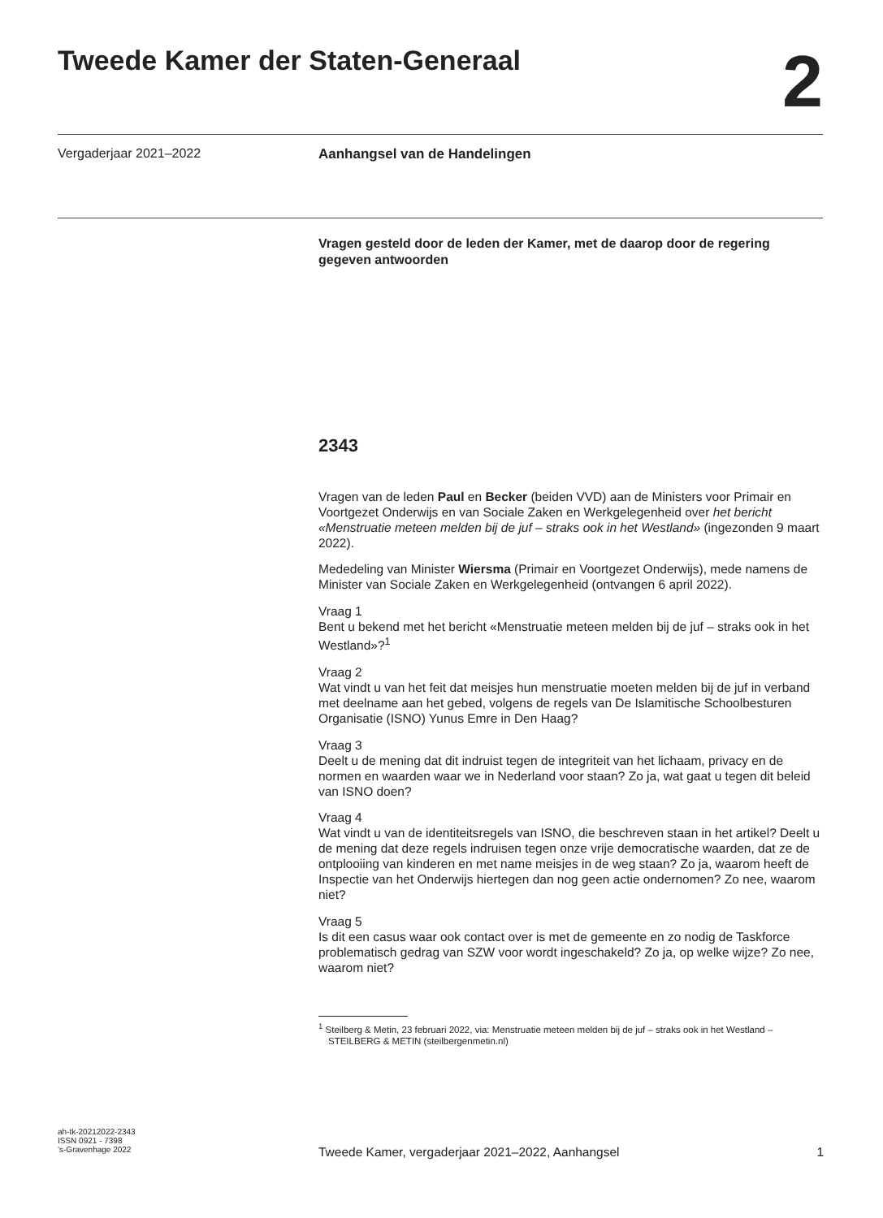Tweede Kamer der Staten-Generaal
2
Vergaderjaar 2021–2022 Aanhangsel van de Handelingen
Vragen gesteld door de leden der Kamer, met de daarop door de regering gegeven antwoorden
2343
Vragen van de leden Paul en Becker (beiden VVD) aan de Ministers voor Primair en Voortgezet Onderwijs en van Sociale Zaken en Werkgelegenheid over het bericht «Menstruatie meteen melden bij de juf – straks ook in het Westland» (ingezonden 9 maart 2022).
Mededeling van Minister Wiersma (Primair en Voortgezet Onderwijs), mede namens de Minister van Sociale Zaken en Werkgelegenheid (ontvangen 6 april 2022).
Vraag 1
Bent u bekend met het bericht «Menstruatie meteen melden bij de juf – straks ook in het Westland»?<sup>1</sup>
Vraag 2
Wat vindt u van het feit dat meisjes hun menstruatie moeten melden bij de juf in verband met deelname aan het gebed, volgens de regels van De Islamitische Schoolbesturen Organisatie (ISNO) Yunus Emre in Den Haag?
Vraag 3
Deelt u de mening dat dit indruist tegen de integriteit van het lichaam, privacy en de normen en waarden waar we in Nederland voor staan? Zo ja, wat gaat u tegen dit beleid van ISNO doen?
Vraag 4
Wat vindt u van de identiteitsregels van ISNO, die beschreven staan in het artikel? Deelt u de mening dat deze regels indruisen tegen onze vrije democratische waarden, dat ze de ontplooiing van kinderen en met name meisjes in de weg staan? Zo ja, waarom heeft de Inspectie van het Onderwijs hiertegen dan nog geen actie ondernomen? Zo nee, waarom niet?
Vraag 5
Is dit een casus waar ook contact over is met de gemeente en zo nodig de Taskforce problematisch gedrag van SZW voor wordt ingeschakeld? Zo ja, op welke wijze? Zo nee, waarom niet?
<sup>1</sup> Steilberg & Metin, 23 februari 2022, via: Menstruatie meteen melden bij de juf – straks ook in het Westland – STEILBERG & METIN (steilbergenmetin.nl)
ah-tk-20212022-2343
ISSN 0921 - 7398
’s-Gravenhage 2022
Tweede Kamer, vergaderjaar 2021–2022, Aanhangsel 1